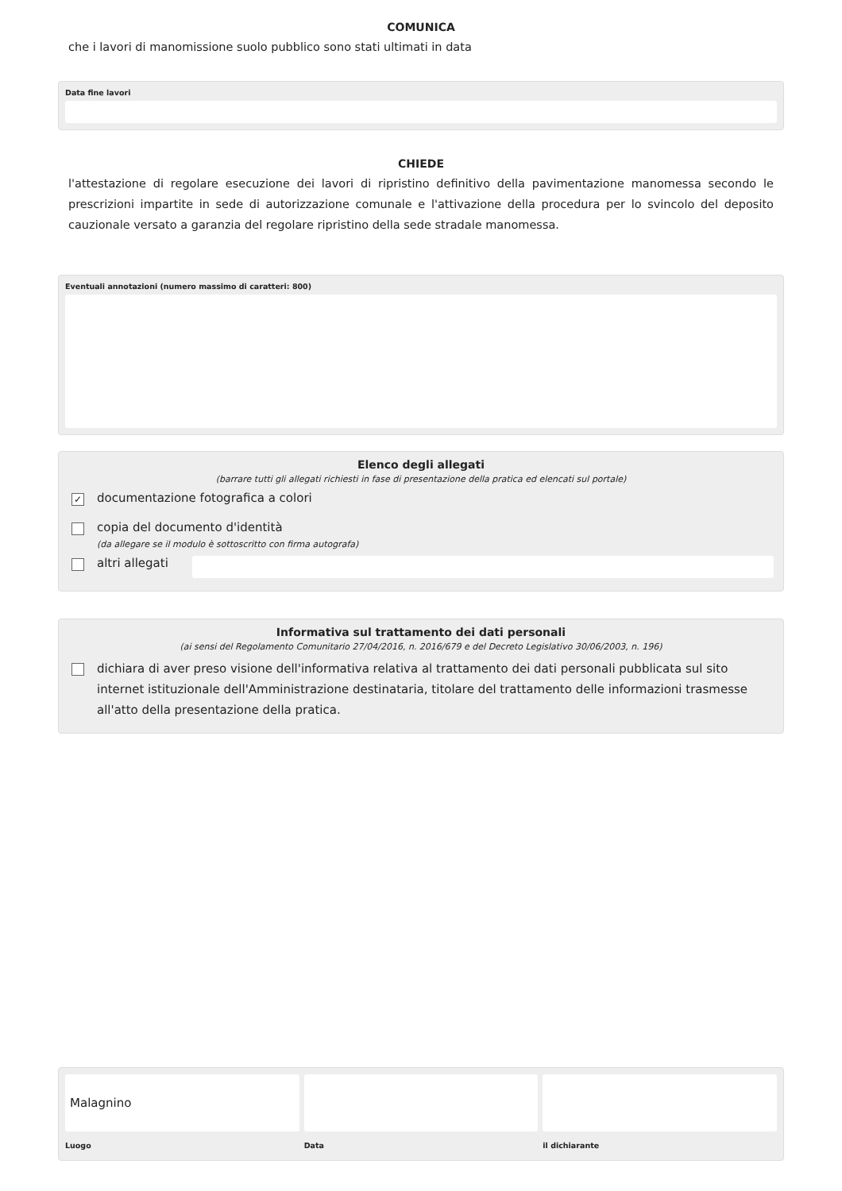COMUNICA
che i lavori di manomissione suolo pubblico sono stati ultimati in data
Data fine lavori
CHIEDE
l'attestazione di regolare esecuzione dei lavori di ripristino definitivo della pavimentazione manomessa secondo le prescrizioni impartite in sede di autorizzazione comunale e l'attivazione della procedura per lo svincolo del deposito cauzionale versato a garanzia del regolare ripristino della sede stradale manomessa.
Eventuali annotazioni (numero massimo di caratteri: 800)
Elenco degli allegati
(barrare tutti gli allegati richiesti in fase di presentazione della pratica ed elencati sul portale)
✓ documentazione fotografica a colori
copia del documento d'identità
(da allegare se il modulo è sottoscritto con firma autografa)
altri allegati
Informativa sul trattamento dei dati personali
(ai sensi del Regolamento Comunitario 27/04/2016, n. 2016/679 e del Decreto Legislativo 30/06/2003, n. 196)
dichiara di aver preso visione dell'informativa relativa al trattamento dei dati personali pubblicata sul sito internet istituzionale dell'Amministrazione destinataria, titolare del trattamento delle informazioni trasmesse all'atto della presentazione della pratica.
Malagnino
Luogo
Data il dichiarante